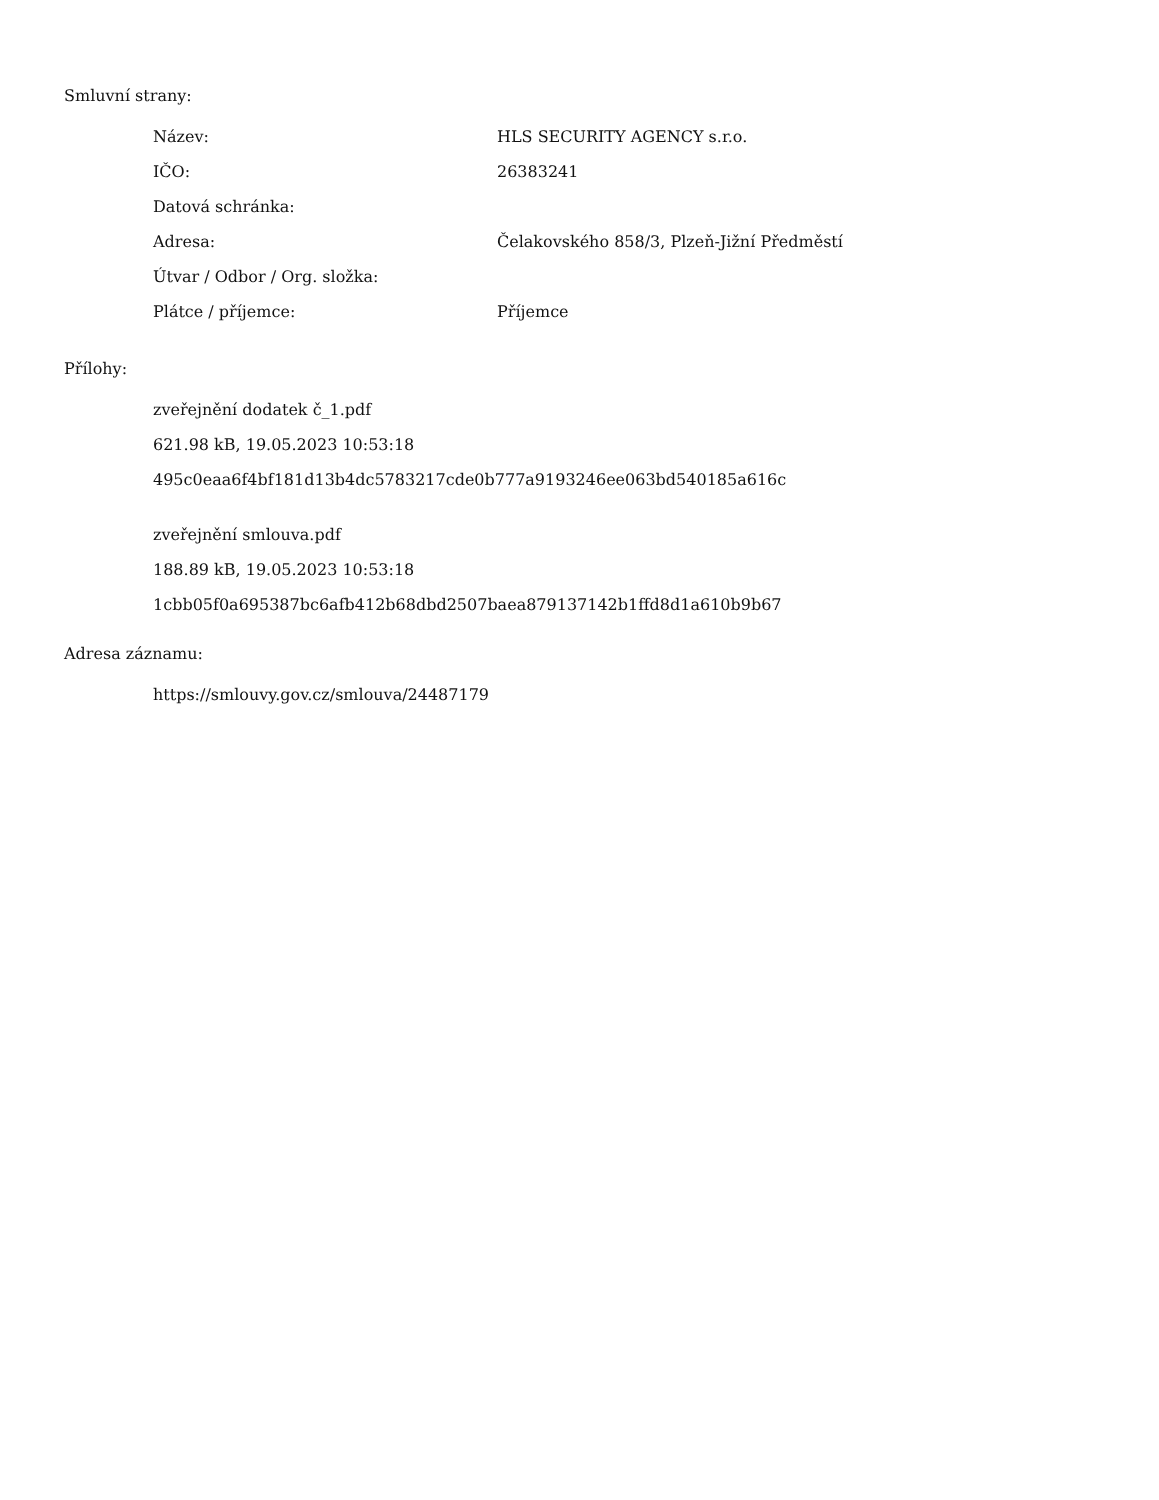Smluvní strany:
| Název: | HLS SECURITY AGENCY s.r.o. |
| IČO: | 26383241 |
| Datová schránka: | |
| Adresa: | Čelakovského 858/3, Plzeň-Jižní Předměstí |
| Útvar / Odbor / Org. složka: | |
| Plátce / příjemce: | Příjemce |
Přílohy:
zveřejnění dodatek č_1.pdf
621.98 kB, 19.05.2023 10:53:18
495c0eaa6f4bf181d13b4dc5783217cde0b777a9193246ee063bd540185a616c
zveřejnění smlouva.pdf
188.89 kB, 19.05.2023 10:53:18
1cbb05f0a695387bc6afb412b68dbd2507baea879137142b1ffd8d1a610b9b67
Adresa záznamu:
https://smlouvy.gov.cz/smlouva/24487179